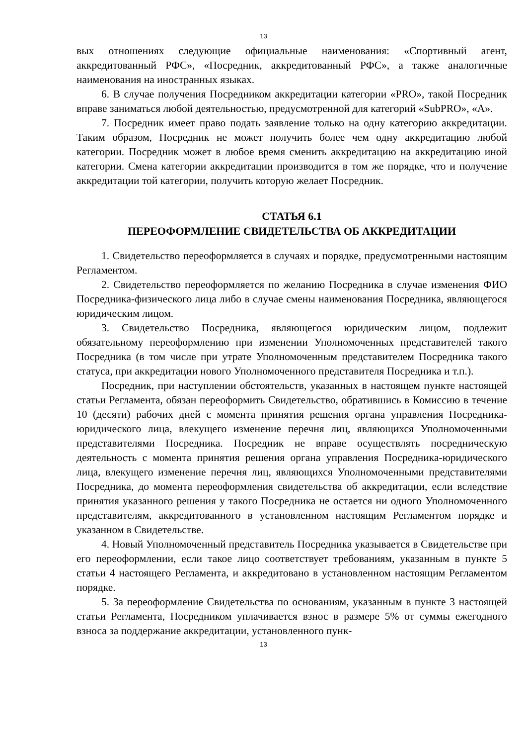13
вых отношениях следующие официальные наименования: «Спортивный агент, аккредитованный РФС», «Посредник, аккредитованный РФС», а также аналогичные наименования на иностранных языках.
6. В случае получения Посредником аккредитации категории «PRO», такой Посредник вправе заниматься любой деятельностью, предусмотренной для категорий «SubPRO», «A».
7. Посредник имеет право подать заявление только на одну категорию аккредитации. Таким образом, Посредник не может получить более чем одну аккредитацию любой категории. Посредник может в любое время сменить аккредитацию на аккредитацию иной категории. Смена категории аккредитации производится в том же порядке, что и получение аккредитации той категории, получить которую желает Посредник.
СТАТЬЯ 6.1
ПЕРЕОФОРМЛЕНИЕ СВИДЕТЕЛЬСТВА ОБ АККРЕДИТАЦИИ
1. Свидетельство переоформляется в случаях и порядке, предусмотренными настоящим Регламентом.
2. Свидетельство переоформляется по желанию Посредника в случае изменения ФИО Посредника-физического лица либо в случае смены наименования Посредника, являющегося юридическим лицом.
3. Свидетельство Посредника, являющегося юридическим лицом, подлежит обязательному переоформлению при изменении Уполномоченных представителей такого Посредника (в том числе при утрате Уполномоченным представителем Посредника такого статуса, при аккредитации нового Уполномоченного представителя Посредника и т.п.).
Посредник, при наступлении обстоятельств, указанных в настоящем пункте настоящей статьи Регламента, обязан переоформить Свидетельство, обратившись в Комиссию в течение 10 (десяти) рабочих дней с момента принятия решения органа управления Посредника-юридического лица, влекущего изменение перечня лиц, являющихся Уполномоченными представителями Посредника. Посредник не вправе осуществлять посредническую деятельность с момента принятия решения органа управления Посредника-юридического лица, влекущего изменение перечня лиц, являющихся Уполномоченными представителями Посредника, до момента переоформления свидетельства об аккредитации, если вследствие принятия указанного решения у такого Посредника не остается ни одного Уполномоченного представителям, аккредитованного в установленном настоящим Регламентом порядке и указанном в Свидетельстве.
4. Новый Уполномоченный представитель Посредника указывается в Свидетельстве при его переоформлении, если такое лицо соответствует требованиям, указанным в пункте 5 статьи 4 настоящего Регламента, и аккредитовано в установленном настоящим Регламентом порядке.
5. За переоформление Свидетельства по основаниям, указанным в пункте 3 настоящей статьи Регламента, Посредником уплачивается взнос в размере 5% от суммы ежегодного взноса за поддержание аккредитации, установленного пунк-
13